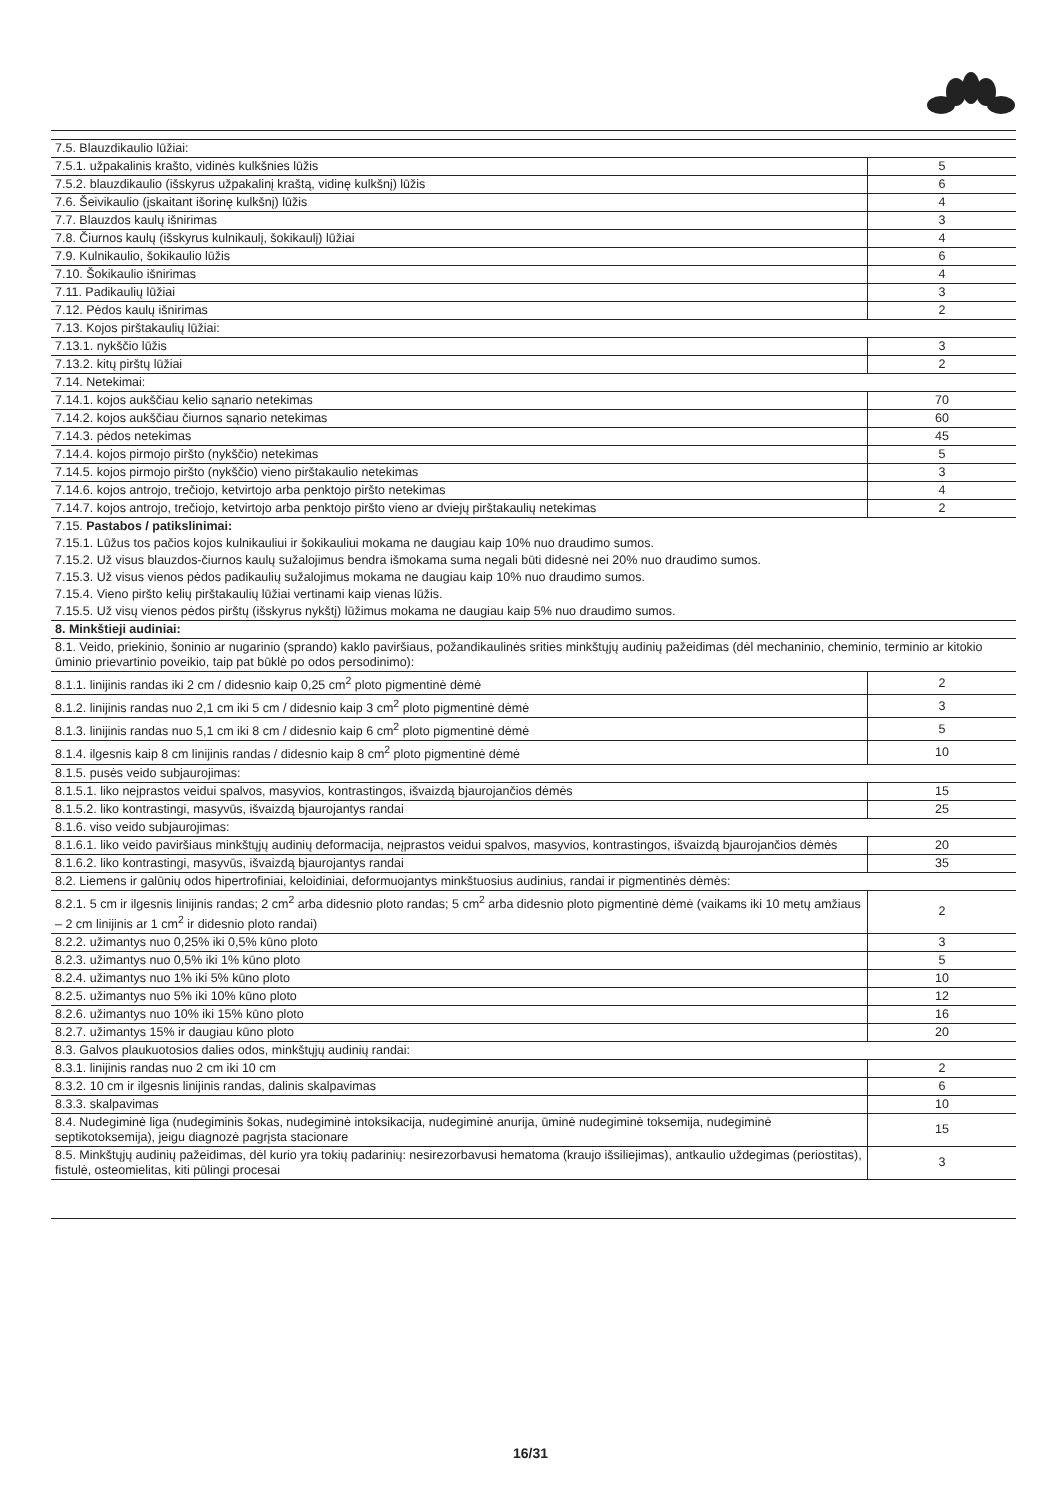| 7.5. Blauzdikaulio lūžiai: | |
| 7.5.1. užpakalinis krašto, vidinės kulkšnies lūžis | 5 |
| 7.5.2. blauzdikaulio (išskyrus užpakalinį kraštą, vidinę kulkšnį) lūžis | 6 |
| 7.6. Šeivikaulio (įskaitant išorinę kulkšnį) lūžis | 4 |
| 7.7. Blauzdos kaulų išnirimas | 3 |
| 7.8. Čiurnos kaulų (išskyrus kulnikaulį, šokikaulį) lūžiai | 4 |
| 7.9. Kulnikaulio, šokikaulio lūžis | 6 |
| 7.10. Šokikaulio išnirimas | 4 |
| 7.11. Padikaulių lūžiai | 3 |
| 7.12. Pėdos kaulų išnirimas | 2 |
| 7.13. Kojos pirštakaulių lūžiai: | |
| 7.13.1. nykščio lūžis | 3 |
| 7.13.2. kitų pirštų lūžiai | 2 |
| 7.14. Netekimai: | |
| 7.14.1. kojos aukščiau kelio sąnario netekimas | 70 |
| 7.14.2. kojos aukščiau čiurnos sąnario netekimas | 60 |
| 7.14.3. pėdos netekimas | 45 |
| 7.14.4. kojos pirmojo piršto (nykščio) netekimas | 5 |
| 7.14.5. kojos pirmojo piršto (nykščio) vieno pirštakaulio netekimas | 3 |
| 7.14.6. kojos antrojo, trečiojo, ketvirtojo arba penktojo piršto netekimas | 4 |
| 7.14.7. kojos antrojo, trečiojo, ketvirtojo arba penktojo piršto vieno ar dviejų pirštakaulių netekimas | 2 |
| 7.15. Pastabos / patikslinimai: | |
| 7.15.1. Lūžus tos pačios kojos kulnikauliui ir šokikauliui mokama ne daugiau kaip 10% nuo draudimo sumos. | |
| 7.15.2. Už visus blauzdos-čiurnos kaulų sužalojimus bendra išmokama suma negali būti didesnė nei 20% nuo draudimo sumos. | |
| 7.15.3. Už visus vienos pėdos padikaulių sužalojimus mokama ne daugiau kaip 10% nuo draudimo sumos. | |
| 7.15.4. Vieno piršto kelių pirštakaulių lūžiai vertinami kaip vienas lūžis. | |
| 7.15.5. Už visų vienos pėdos pirštų (išskyrus nykštį) lūžimus mokama ne daugiau kaip 5% nuo draudimo sumos. | |
| 8. Minkštieji audiniai: | |
| 8.1. Veido, priekinio, šoninio ar nugarinio (sprando) kaklo paviršiaus, požandikaulinės srities minkštųjų audinių pažeidimas (dėl mechaninio, cheminio, terminio ar kitokio ūminio prievartinio poveikio, taip pat būklė po odos persodinimo): | |
| 8.1.1. linijinis randas iki 2 cm / didesnio kaip 0,25 cm<sup>2</sup> ploto pigmentinė dėmė | 2 |
| 8.1.2. linijinis randas nuo 2,1 cm iki 5 cm / didesnio kaip 3 cm<sup>2</sup> ploto pigmentinė dėmė | 3 |
| 8.1.3. linijinis randas nuo 5,1 cm iki 8 cm / didesnio kaip 6 cm<sup>2</sup> ploto pigmentinė dėmė | 5 |
| 8.1.4. ilgesnis kaip 8 cm linijinis randas / didesnio kaip 8 cm<sup>2</sup> ploto pigmentinė dėmė | 10 |
| 8.1.5. pusės veido subjaurojimas: | |
| 8.1.5.1. liko neįprastos veidui spalvos, masyvios, kontrastingos, išvaizdą bjaurojančios dėmės | 15 |
| 8.1.5.2. liko kontrastingi, masyvūs, išvaizdą bjaurojantys randai | 25 |
| 8.1.6. viso veido subjaurojimas: | |
| 8.1.6.1. liko veido paviršiaus minkštųjų audinių deformacija, neįprastos veidui spalvos, masyvios, kontrastingos, išvaizdą bjaurojančios dėmės | 20 |
| 8.1.6.2. liko kontrastingi, masyvūs, išvaizdą bjaurojantys randai | 35 |
| 8.2. Liemens ir galūnių odos hipertrofiniai, keloidiniai, deformuojantys minkštuosius audinius, randai ir pigmentinės dėmės: | |
| 8.2.1. 5 cm ir ilgesnis linijinis randas; 2 cm<sup>2</sup> arba didesnio ploto randas; 5 cm<sup>2</sup> arba didesnio ploto pigmentinė dėmė (vaikams iki 10 metų amžiaus – 2 cm linijinis ar 1 cm<sup>2</sup> ir didesnio ploto randai) | 2 |
| 8.2.2. užimantys nuo 0,25% iki 0,5% kūno ploto | 3 |
| 8.2.3. užimantys nuo 0,5% iki 1% kūno ploto | 5 |
| 8.2.4. užimantys nuo 1% iki 5% kūno ploto | 10 |
| 8.2.5. užimantys nuo 5% iki 10% kūno ploto | 12 |
| 8.2.6. užimantys nuo 10% iki 15% kūno ploto | 16 |
| 8.2.7. užimantys 15% ir daugiau kūno ploto | 20 |
| 8.3. Galvos plaukuotosios dalies odos, minkštųjų audinių randai: | |
| 8.3.1. linijinis randas nuo 2 cm iki 10 cm | 2 |
| 8.3.2. 10 cm ir ilgesnis linijinis randas, dalinis skalpavimas | 6 |
| 8.3.3. skalpavimas | 10 |
| 8.4. Nudegiminė liga (nudegiminis šokas, nudegiminė intoksikacija, nudegiminė anurija, ūminė nudegiminė toksemija, nudegiminė septikotoksemija), jeigu diagnozė pagrįsta stacionare | 15 |
| 8.5. Minkštųjų audinių pažeidimas, dėl kurio yra tokių padarinių: nesirezorbavusi hematoma (kraujo išsiliejimas), antkaulio uždegimas (periostitas), fistulė, osteomielitas, kiti pūlingi procesai | 3 |
16/31